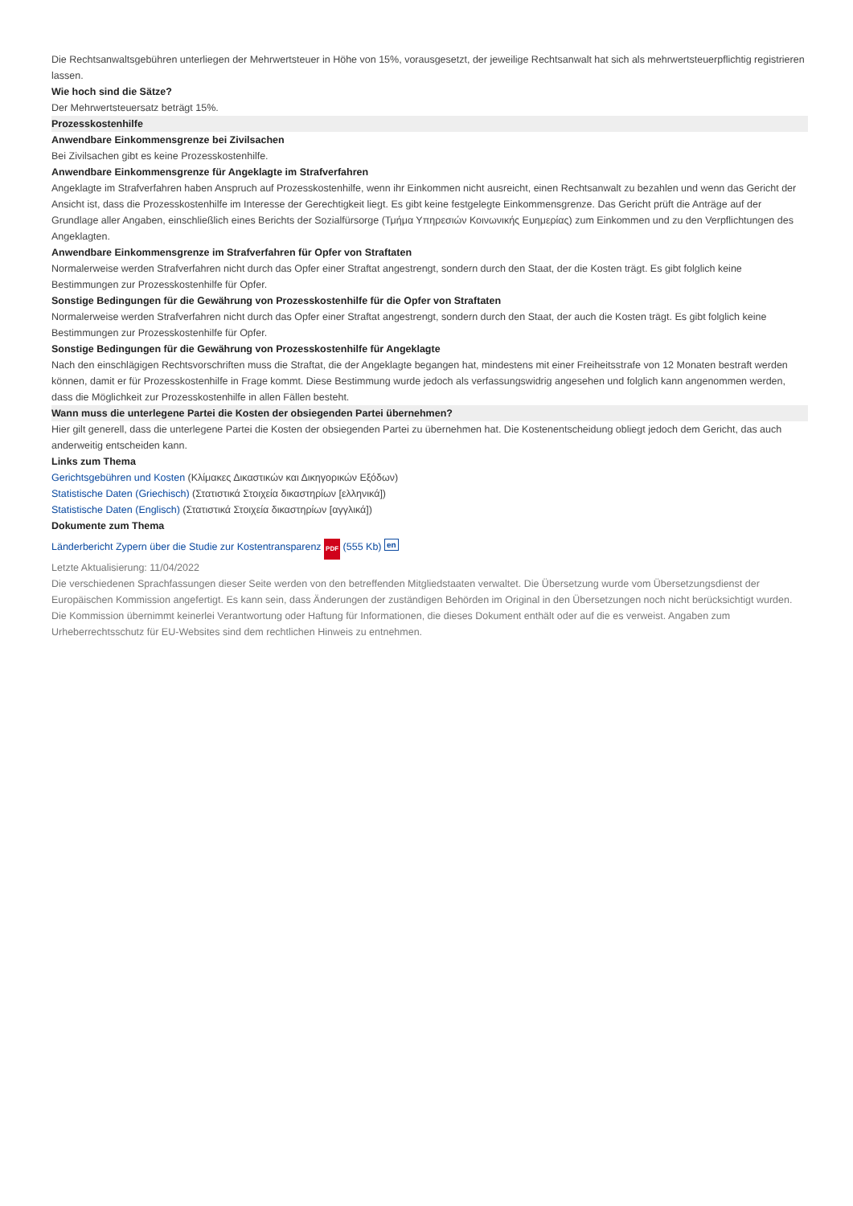Die Rechtsanwaltsgebühren unterliegen der Mehrwertsteuer in Höhe von 15%, vorausgesetzt, der jeweilige Rechtsanwalt hat sich als mehrwertsteuerpflichtig registrieren lassen.
Wie hoch sind die Sätze?
Der Mehrwertsteuersatz beträgt 15%.
Prozesskostenhilfe
Anwendbare Einkommensgrenze bei Zivilsachen
Bei Zivilsachen gibt es keine Prozesskostenhilfe.
Anwendbare Einkommensgrenze für Angeklagte im Strafverfahren
Angeklagte im Strafverfahren haben Anspruch auf Prozesskostenhilfe, wenn ihr Einkommen nicht ausreicht, einen Rechtsanwalt zu bezahlen und wenn das Gericht der Ansicht ist, dass die Prozesskostenhilfe im Interesse der Gerechtigkeit liegt. Es gibt keine festgelegte Einkommensgrenze. Das Gericht prüft die Anträge auf der Grundlage aller Angaben, einschließlich eines Berichts der Sozialfürsorge (Τμήμα Υπηρεσιών Κοινωνικής Ευημερίας) zum Einkommen und zu den Verpflichtungen des Angeklagten.
Anwendbare Einkommensgrenze im Strafverfahren für Opfer von Straftaten
Normalerweise werden Strafverfahren nicht durch das Opfer einer Straftat angestrengt, sondern durch den Staat, der die Kosten trägt. Es gibt folglich keine Bestimmungen zur Prozesskostenhilfe für Opfer.
Sonstige Bedingungen für die Gewährung von Prozesskostenhilfe für die Opfer von Straftaten
Normalerweise werden Strafverfahren nicht durch das Opfer einer Straftat angestrengt, sondern durch den Staat, der auch die Kosten trägt. Es gibt folglich keine Bestimmungen zur Prozesskostenhilfe für Opfer.
Sonstige Bedingungen für die Gewährung von Prozesskostenhilfe für Angeklagte
Nach den einschlägigen Rechtsvorschriften muss die Straftat, die der Angeklagte begangen hat, mindestens mit einer Freiheitsstrafe von 12 Monaten bestraft werden können, damit er für Prozesskostenhilfe in Frage kommt. Diese Bestimmung wurde jedoch als verfassungswidrig angesehen und folglich kann angenommen werden, dass die Möglichkeit zur Prozesskostenhilfe in allen Fällen besteht.
Wann muss die unterlegene Partei die Kosten der obsiegenden Partei übernehmen?
Hier gilt generell, dass die unterlegene Partei die Kosten der obsiegenden Partei zu übernehmen hat. Die Kostenentscheidung obliegt jedoch dem Gericht, das auch anderweitig entscheiden kann.
Links zum Thema
Gerichtsgebühren und Kosten (Κλίμακες Δικαστικών και Δικηγορικών Εξόδων)
Statistische Daten (Griechisch) (Στατιστικά Στοιχεία δικαστηρίων [ελληνικά])
Statistische Daten (Englisch) (Στατιστικά Στοιχεία δικαστηρίων [αγγλικά])
Dokumente zum Thema
Länderbericht Zypern über die Studie zur Kostentransparenz PDF (555 Kb) en
Letzte Aktualisierung: 11/04/2022
Die verschiedenen Sprachfassungen dieser Seite werden von den betreffenden Mitgliedstaaten verwaltet. Die Übersetzung wurde vom Übersetzungsdienst der Europäischen Kommission angefertigt. Es kann sein, dass Änderungen der zuständigen Behörden im Original in den Übersetzungen noch nicht berücksichtigt wurden. Die Kommission übernimmt keinerlei Verantwortung oder Haftung für Informationen, die dieses Dokument enthält oder auf die es verweist. Angaben zum Urheberrechtsschutz für EU-Websites sind dem rechtlichen Hinweis zu entnehmen.